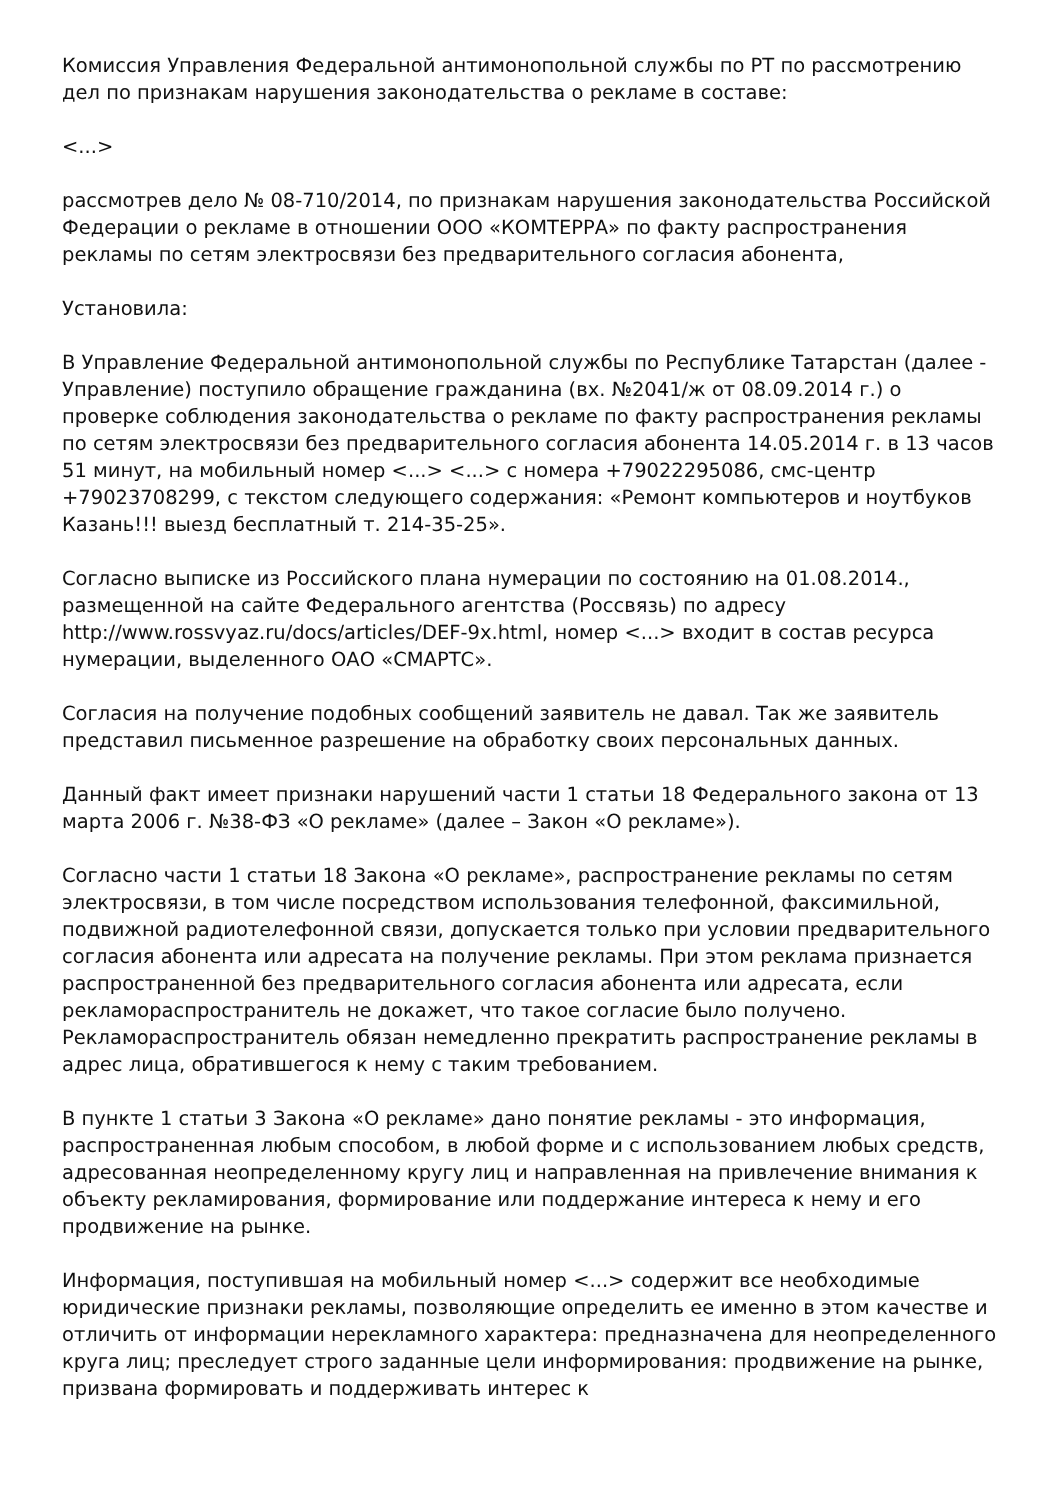Комиссия Управления Федеральной антимонопольной службы по РТ по рассмотрению дел по признакам нарушения законодательства о рекламе в составе:
<...>
рассмотрев дело № 08-710/2014, по признакам нарушения законодательства Российской Федерации о рекламе в отношении ООО «КОМТЕРРА» по факту распространения рекламы по сетям электросвязи без предварительного согласия абонента,
Установила:
В Управление Федеральной антимонопольной службы по Республике Татарстан (далее - Управление) поступило обращение гражданина (вх. №2041/ж от 08.09.2014 г.) о проверке соблюдения законодательства о рекламе по факту распространения рекламы по сетям электросвязи без предварительного согласия абонента 14.05.2014 г. в 13 часов 51 минут, на мобильный номер <...> <...> с номера +79022295086, смс-центр +79023708299, с текстом следующего содержания: «Ремонт компьютеров и ноутбуков Казань!!! выезд бесплатный т. 214-35-25».
Согласно выписке из Российского плана нумерации по состоянию на 01.08.2014., размещенной на сайте Федерального агентства (Россвязь) по адресу http://www.rossvyaz.ru/docs/articles/DEF-9x.html, номер <...> входит в состав ресурса нумерации, выделенного ОАО «СМАРТС».
Согласия на получение подобных сообщений заявитель не давал. Так же заявитель представил письменное разрешение на обработку своих персональных данных.
Данный факт имеет признаки нарушений части 1 статьи 18 Федерального закона от 13 марта 2006 г. №38-ФЗ «О рекламе» (далее – Закон «О рекламе»).
Согласно части 1 статьи 18 Закона «О рекламе», распространение рекламы по сетям электросвязи, в том числе посредством использования телефонной, факсимильной, подвижной радиотелефонной связи, допускается только при условии предварительного согласия абонента или адресата на получение рекламы. При этом реклама признается распространенной без предварительного согласия абонента или адресата, если рекламораспространитель не докажет, что такое согласие было получено. Рекламораспространитель обязан немедленно прекратить распространение рекламы в адрес лица, обратившегося к нему с таким требованием.
В пункте 1 статьи 3 Закона «О рекламе» дано понятие рекламы - это информация, распространенная любым способом, в любой форме и с использованием любых средств, адресованная неопределенному кругу лиц и направленная на привлечение внимания к объекту рекламирования, формирование или поддержание интереса к нему и его продвижение на рынке.
Информация, поступившая на мобильный номер <...> содержит все необходимые юридические признаки рекламы, позволяющие определить ее именно в этом качестве и отличить от информации нерекламного характера: предназначена для неопределенного круга лиц; преследует строго заданные цели информирования: продвижение на рынке, призвана формировать и поддерживать интерес к